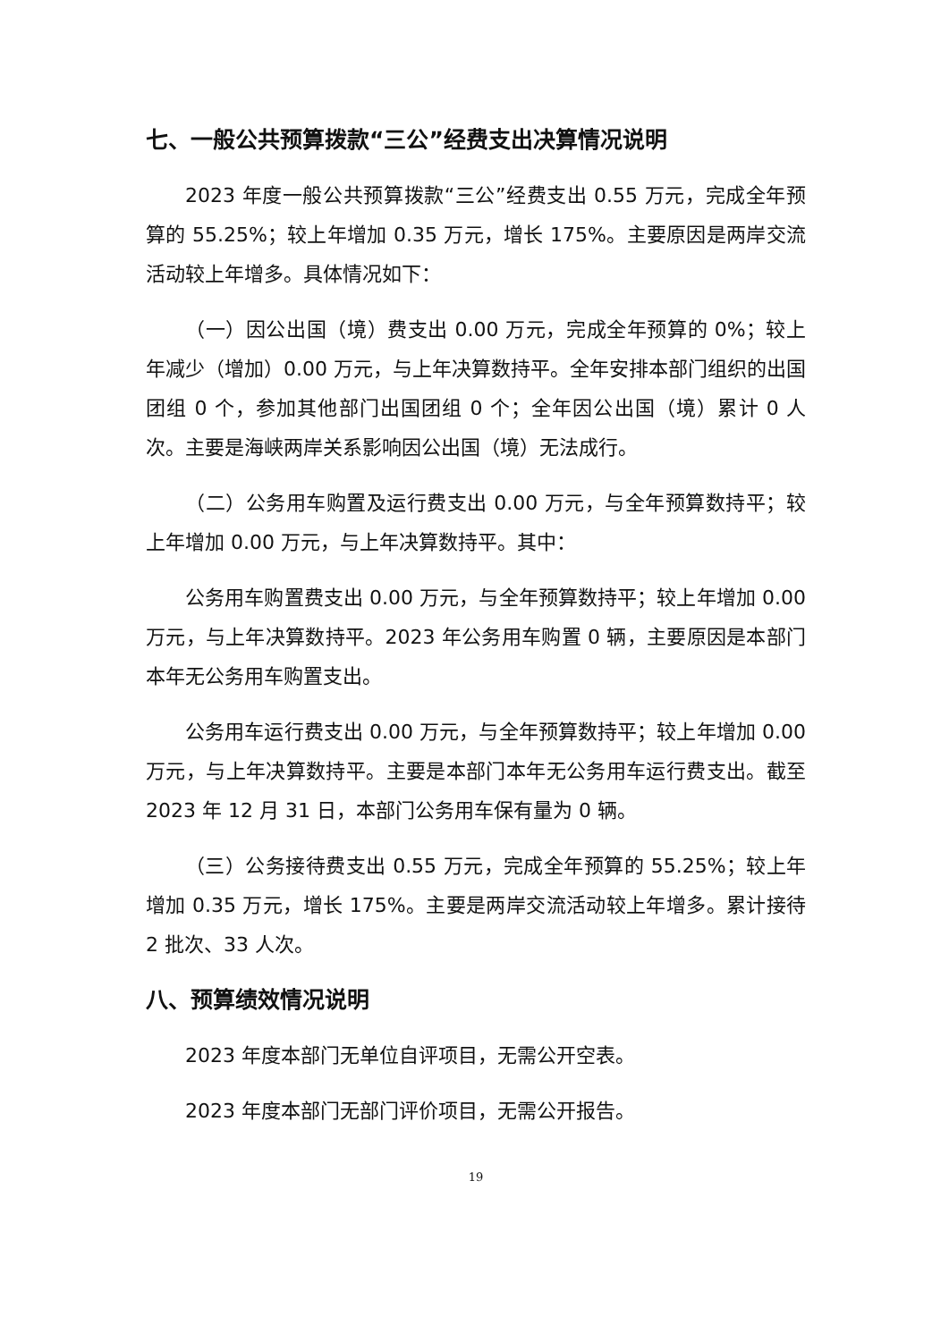七、一般公共预算拨款“三公”经费支出决算情况说明
2023 年度一般公共预算拨款“三公”经费支出 0.55 万元，完成全年预算的 55.25%；较上年增加 0.35 万元，增长 175%。主要原因是两岸交流活动较上年增多。具体情况如下：
（一）因公出国（境）费支出 0.00 万元，完成全年预算的 0%；较上年减少（增加）0.00 万元，与上年决算数持平。全年安排本部门组织的出国团组 0 个，参加其他部门出国团组 0 个；全年因公出国（境）累计 0 人次。主要是海峡两岸关系影响因公出国（境）无法成行。
（二）公务用车购置及运行费支出 0.00 万元，与全年预算数持平；较上年增加 0.00 万元，与上年决算数持平。其中：
公务用车购置费支出 0.00 万元，与全年预算数持平；较上年增加 0.00 万元，与上年决算数持平。2023 年公务用车购置 0 辆，主要原因是本部门本年无公务用车购置支出。
公务用车运行费支出 0.00 万元，与全年预算数持平；较上年增加 0.00 万元，与上年决算数持平。主要是本部门本年无公务用车运行费支出。截至 2023 年 12 月 31 日，本部门公务用车保有量为 0 辆。
（三）公务接待费支出 0.55 万元，完成全年预算的 55.25%；较上年增加 0.35 万元，增长 175%。主要是两岸交流活动较上年增多。累计接待 2 批次、33 人次。
八、预算绩效情况说明
2023 年度本部门无单位自评项目，无需公开空表。
2023 年度本部门无部门评价项目，无需公开报告。
19